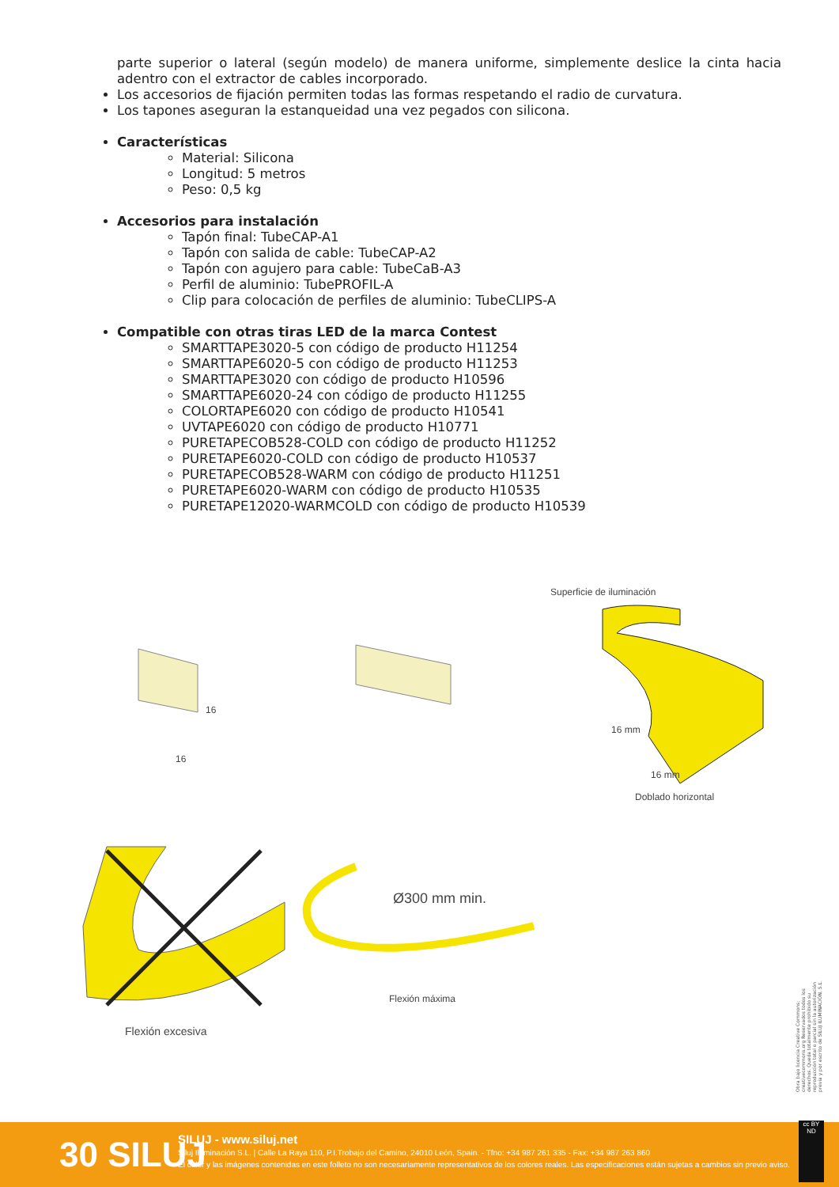parte superior o lateral (según modelo) de manera uniforme, simplemente deslice la cinta hacia adentro con el extractor de cables incorporado.
Los accesorios de fijación permiten todas las formas respetando el radio de curvatura.
Los tapones aseguran la estanqueidad una vez pegados con silicona.
Características
Material: Silicona
Longitud: 5 metros
Peso: 0,5 kg
Accesorios para instalación
Tapón final: TubeCAP-A1
Tapón con salida de cable: TubeCAP-A2
Tapón con agujero para cable: TubeCaB-A3
Perfil de aluminio: TubePROFIL-A
Clip para colocación de perfiles de aluminio: TubeCLIPS-A
Compatible con otras tiras LED de la marca Contest
SMARTTAPE3020-5 con código de producto H11254
SMARTTAPE6020-5 con código de producto H11253
SMARTTAPE3020 con código de producto H10596
SMARTTAPE6020-24 con código de producto H11255
COLORTAPE6020 con código de producto H10541
UVTAPE6020 con código de producto H10771
PURETAPECOB528-COLD con código de producto H11252
PURETAPE6020-COLD con código de producto H10537
PURETAPECOB528-WARM con código de producto H11251
PURETAPE6020-WARM con código de producto H10535
PURETAPE12020-WARMCOLD con código de producto H10539
Superficie de iluminación
16
16
16 mm
16 mm
Doblado horizontal
Ø300 mm min.
Flexión máxima
Flexión excesiva
Obra bajo licencia Creative Commons: creativecommons.org Reservados todos los derechos. Queda totalmente prohibido su reproducción total o parcial sin la autorización previa y por escrito de SILUJ ILUMINACIÓN, S.L.
30 SILUJ
SILUJ - www.siluj.net
Siluj Iluminación S.L. | Calle La Raya 110, P.I.Trobajo del Camino, 24010 León, Spain. - Tfno: +34 987 261 335 - Fax: +34 987 263 860
El color y las imágenes contenidas en este folleto no son necesariamente representativos de los colores reales. Las especificaciones están sujetas a cambios sin previo aviso.
cc BY ND